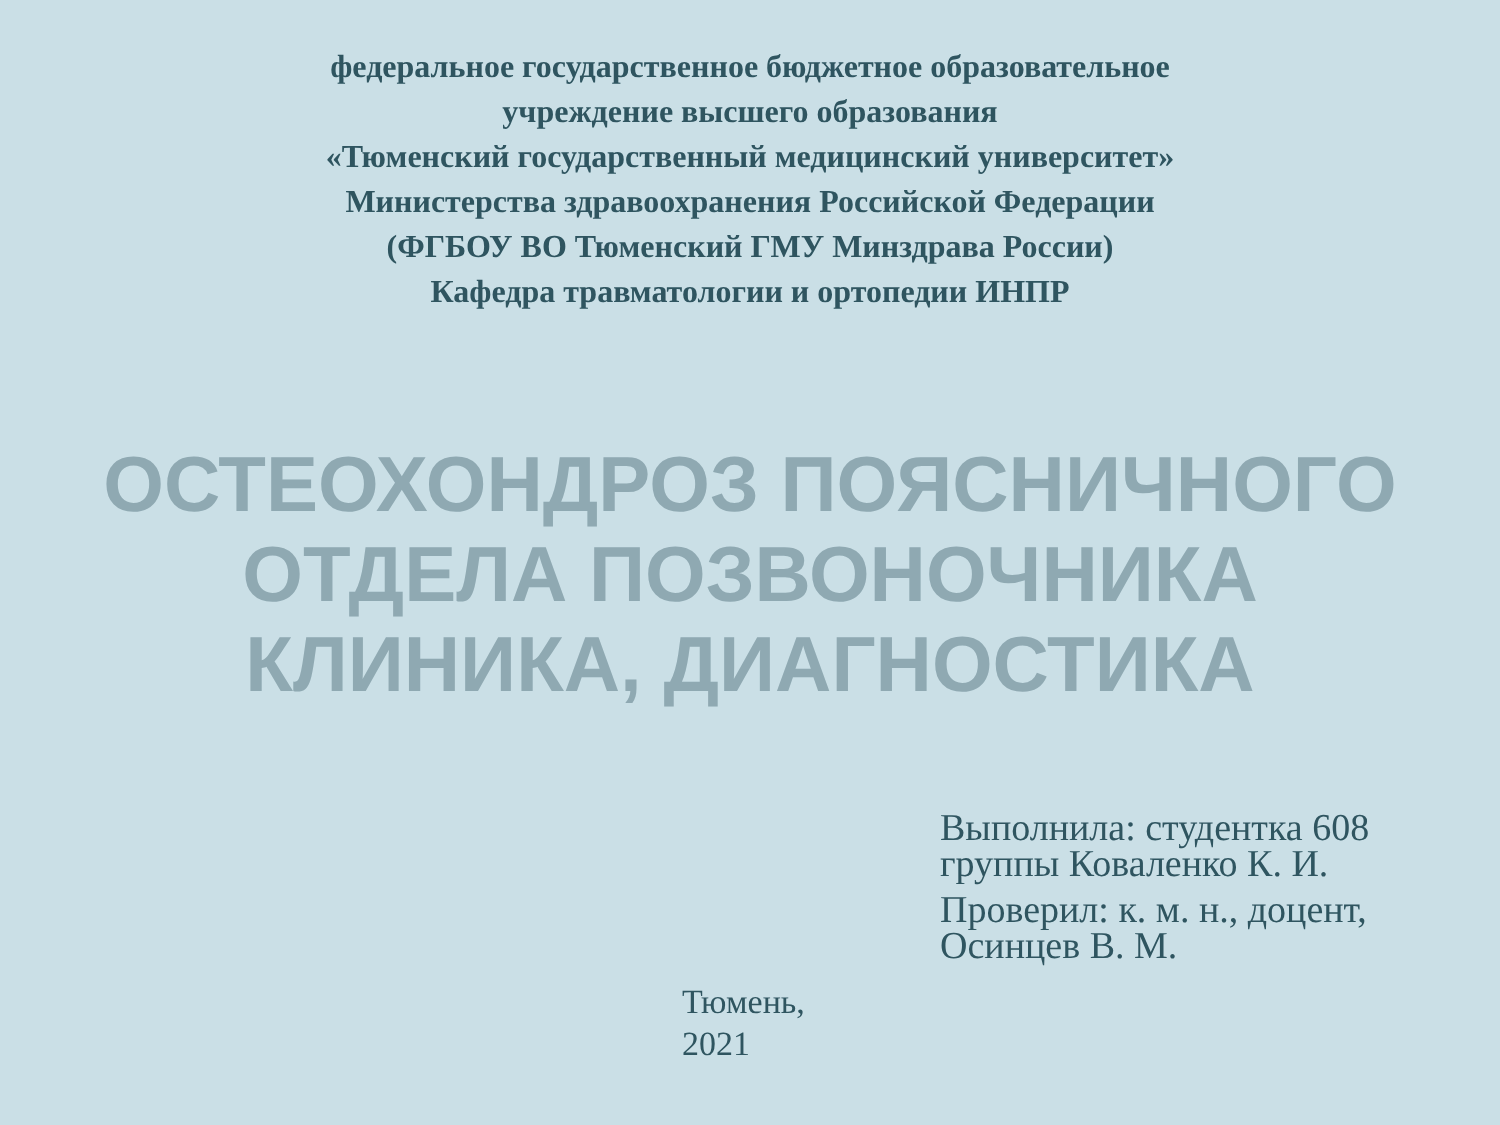федеральное государственное бюджетное образовательное
учреждение высшего образования
«Тюменский государственный медицинский университет»
Министерства здравоохранения Российской Федерации
(ФГБОУ ВО Тюменский ГМУ Минздрава России)
Кафедра травматологии и ортопедии ИНПР
ОСТЕОХОНДРОЗ ПОЯСНИЧНОГО
ОТДЕЛА ПОЗВОНОЧНИКА
КЛИНИКА, ДИАГНОСТИКА
Выполнила: студентка 608 группы Коваленко К. И.
Проверил: к. м. н., доцент, Осинцев В. М.
Тюмень,
2021